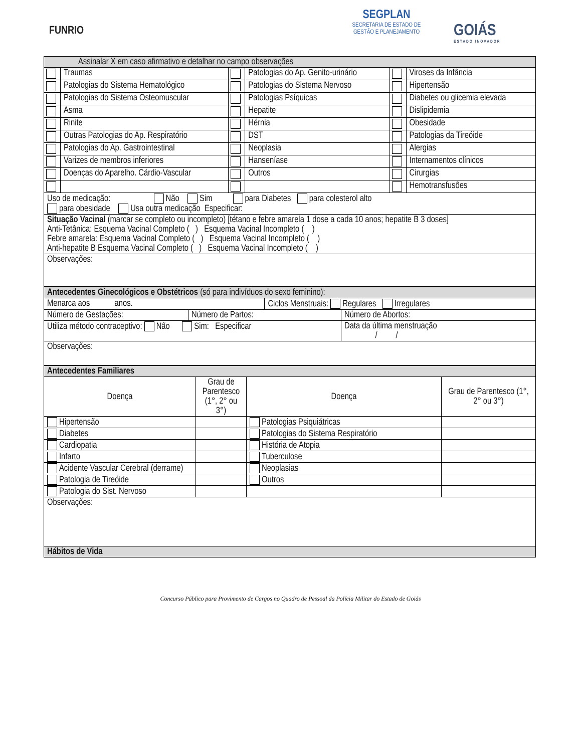FUNRIO
SEGPLAN
SECRETARIA DE ESTADO DE
GESTÃO E PLANEJAMENTO
GOIÁS
ESTADO INOVADOR
| Assinalar X em caso afirmativo e detalhar no campo observações | | | | | |
| | Traumas | | Patologias do Ap. Genito-urinário | | Viroses da Infância |
| | Patologias do Sistema Hematológico | | Patologias do Sistema Nervoso | | Hipertensão |
| | Patologias do Sistema Osteomuscular | | Patologias Psíquicas | | Diabetes ou glicemia elevada |
| | Asma | | Hepatite | | Dislipidemia |
| | Rinite | | Hérnia | | Obesidade |
| | Outras Patologias do Ap. Respiratório | | DST | | Patologias da Tireóide |
| | Patologias do Ap. Gastrointestinal | | Neoplasia | | Alergias |
| | Varizes de membros inferiores | | Hanseníase | | Internamentos clínicos |
| | Doenças do Aparelho. Cárdio-Vascular | | Outros | | Cirurgias |
| | | | | | Hemotransfusões |
| Uso de medicação: Não Sim para Diabetes para colesterol alto para obesidade Usa outra medicação Especificar: | | | | | |
| Situação Vacinal (marcar se completo ou incompleto) [tétano e febre amarela 1 dose a cada 10 anos; hepatite B 3 doses] Anti-Tetânica: Esquema Vacinal Completo ( ) Esquema Vacinal Incompleto ( ) Febre amarela: Esquema Vacinal Completo ( ) Esquema Vacinal Incompleto ( ) Anti-hepatite B Esquema Vacinal Completo ( ) Esquema Vacinal Incompleto ( ) | | | | | |
| Observações: | | | | | |
| Antecedentes Ginecológicos e Obstétricos (só para indivíduos do sexo feminino): | | | |
| Menarca aos anos. | | Ciclos Menstruais: Regulares Irregulares | |
| Número de Gestações: | Número de Partos: | | Número de Abortos: |
| Utiliza método contraceptivo: Não Sim: Especificar | | | Data da última menstruação / / |
| Observações: | | | |
| Antecedentes Familiares | | | |
| Doença | Grau de Parentesco (1°, 2° ou 3°) | Doença | Grau de Parentesco (1°, 2° ou 3°) |
| Hipertensão | | Patologias Psiquiátricas | |
| Diabetes | | Patologias do Sistema Respiratório | |
| Cardiopatia | | História de Atopia | |
| Infarto | | Tuberculose | |
| Acidente Vascular Cerebral (derrame) | | Neoplasias | |
| Patologia de Tireóide | | Outros | |
| Patologia do Sist. Nervoso | | | |
| Observações: | | | |
| Hábitos de Vida | | | |
Concurso Público para Provimento de Cargos no Quadro de Pessoal da Polícia Militar do Estado de Goiás